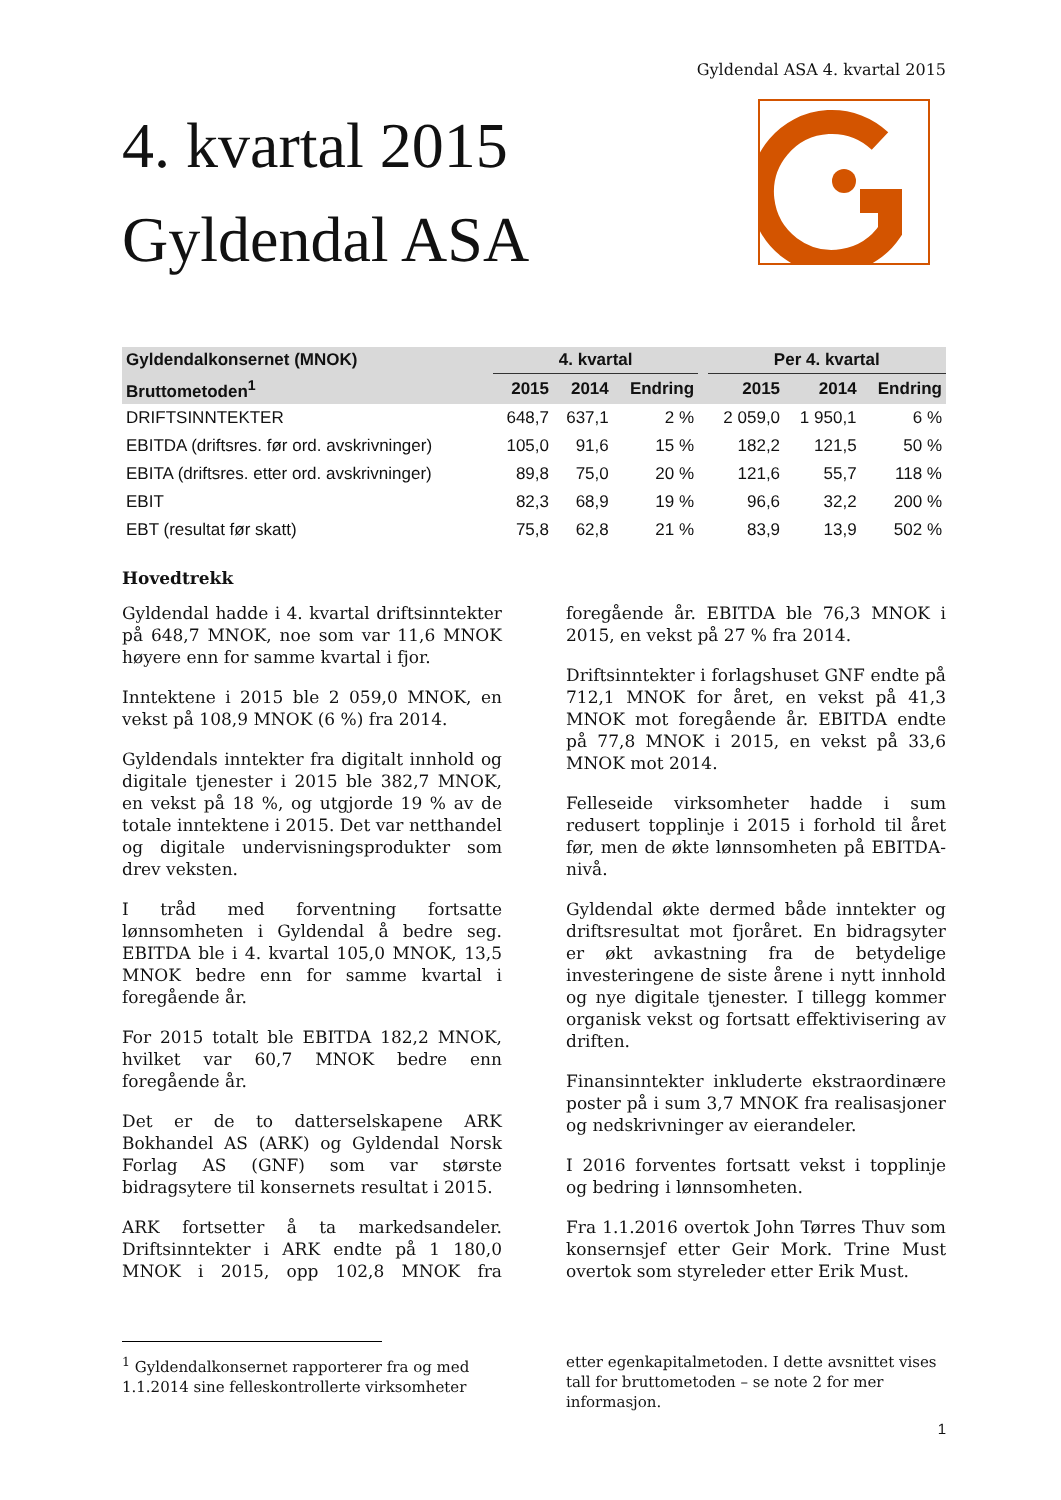Gyldendal ASA 4. kvartal 2015
4. kvartal 2015
Gyldendal ASA
| Gyldendalkonsernet (MNOK) | 4. kvartal | | | | Per 4. kvartal | | |
| --- | --- | --- | --- | --- | --- | --- | --- |
| Bruttometoden<sup>1</sup> | 2015 | 2014 | Endring | | 2015 | 2014 | Endring |
| DRIFTSINNTEKTER | 648,7 | 637,1 | 2 % | | 2 059,0 | 1 950,1 | 6 % |
| EBITDA (driftsres. før ord. avskrivninger) | 105,0 | 91,6 | 15 % | | 182,2 | 121,5 | 50 % |
| EBITA (driftsres. etter ord. avskrivninger) | 89,8 | 75,0 | 20 % | | 121,6 | 55,7 | 118 % |
| EBIT | 82,3 | 68,9 | 19 % | | 96,6 | 32,2 | 200 % |
| EBT (resultat før skatt) | 75,8 | 62,8 | 21 % | | 83,9 | 13,9 | 502 % |
Hovedtrekk
Gyldendal hadde i 4. kvartal driftsinntekter på 648,7 MNOK, noe som var 11,6 MNOK høyere enn for samme kvartal i fjor.
Inntektene i 2015 ble 2 059,0 MNOK, en vekst på 108,9 MNOK (6 %) fra 2014.
Gyldendals inntekter fra digitalt innhold og digitale tjenester i 2015 ble 382,7 MNOK, en vekst på 18 %, og utgjorde 19 % av de totale inntektene i 2015. Det var netthandel og digitale undervisningsprodukter som drev veksten.
I tråd med forventning fortsatte lønnsomheten i Gyldendal å bedre seg. EBITDA ble i 4. kvartal 105,0 MNOK, 13,5 MNOK bedre enn for samme kvartal i foregående år.
For 2015 totalt ble EBITDA 182,2 MNOK, hvilket var 60,7 MNOK bedre enn foregående år.
Det er de to datterselskapene ARK Bokhandel AS (ARK) og Gyldendal Norsk Forlag AS (GNF) som var største bidragsytere til konsernets resultat i 2015.
ARK fortsetter å ta markedsandeler. Driftsinntekter i ARK endte på 1 180,0 MNOK i 2015, opp 102,8 MNOK fra foregående år. EBITDA ble 76,3 MNOK i 2015, en vekst på 27 % fra 2014.
Driftsinntekter i forlagshuset GNF endte på 712,1 MNOK for året, en vekst på 41,3 MNOK mot foregående år. EBITDA endte på 77,8 MNOK i 2015, en vekst på 33,6 MNOK mot 2014.
Felleseide virksomheter hadde i sum redusert topplinje i 2015 i forhold til året før, men de økte lønnsomheten på EBITDA-nivå.
Gyldendal økte dermed både inntekter og driftsresultat mot fjoråret. En bidragsyter er økt avkastning fra de betydelige investeringene de siste årene i nytt innhold og nye digitale tjenester. I tillegg kommer organisk vekst og fortsatt effektivisering av driften.
Finansinntekter inkluderte ekstraordinære poster på i sum 3,7 MNOK fra realisasjoner og nedskrivninger av eierandeler.
I 2016 forventes fortsatt vekst i topplinje og bedring i lønnsomheten.
Fra 1.1.2016 overtok John Tørres Thuv som konsernsjef etter Geir Mork. Trine Must overtok som styreleder etter Erik Must.
<sup>1</sup> Gyldendalkonsernet rapporterer fra og med 1.1.2014 sine felleskontrollerte virksomheter
etter egenkapitalmetoden. I dette avsnittet vises tall for bruttometoden – se note 2 for mer informasjon.
1